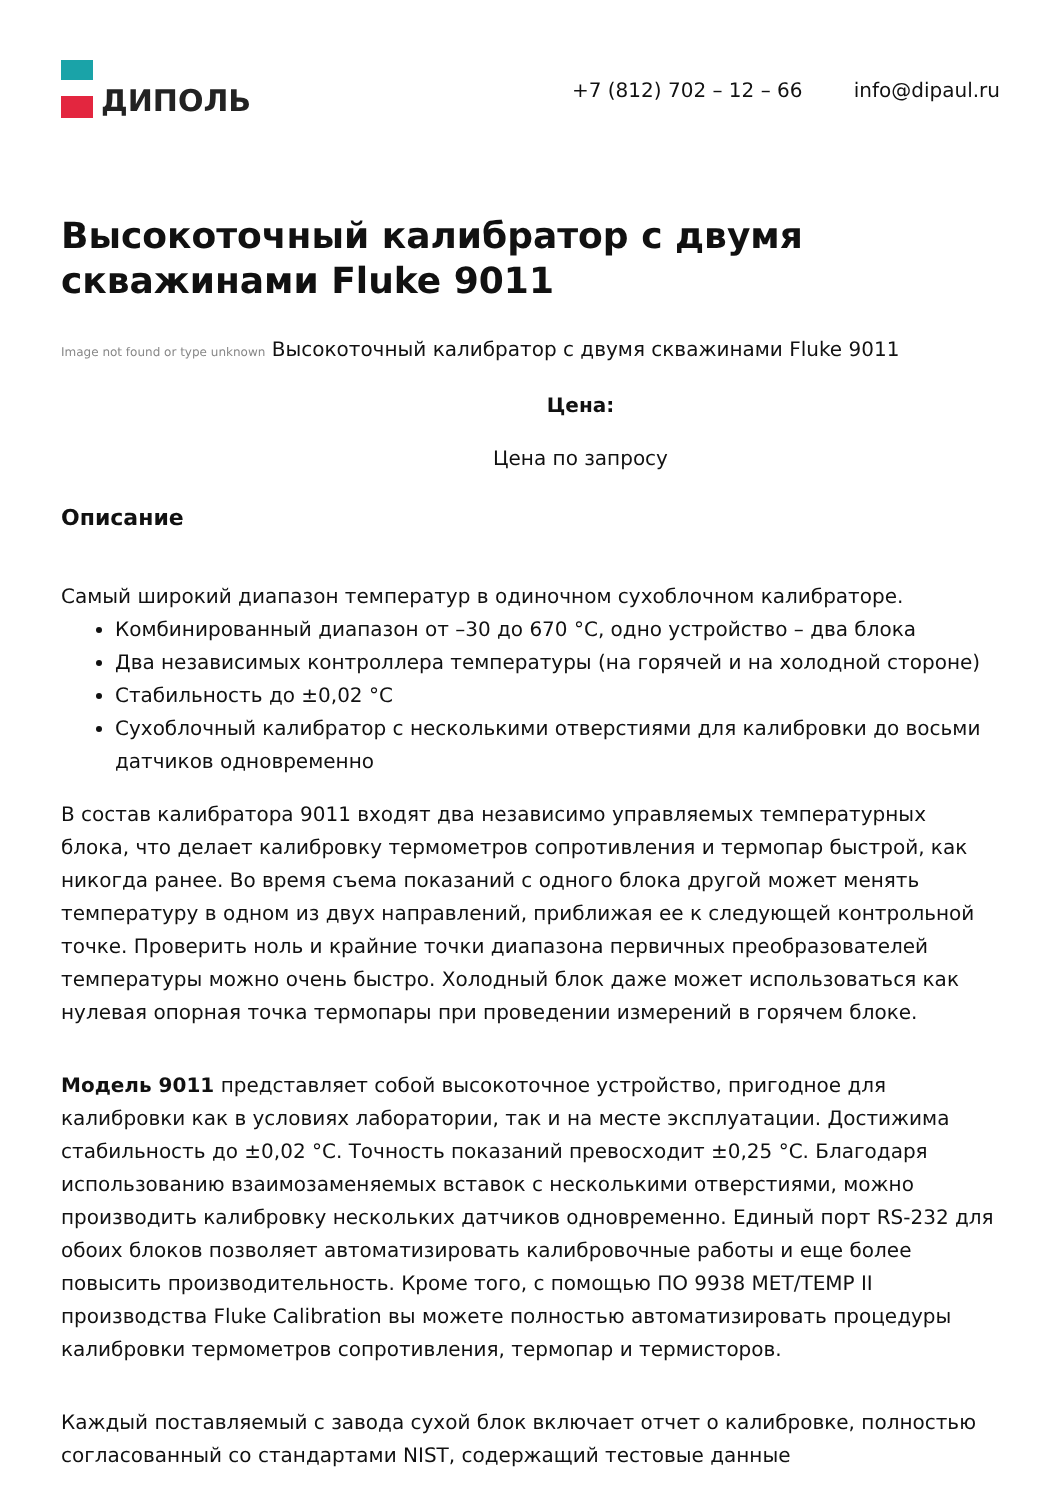ДИПОЛЬ
+7 (812) 702 – 12 – 66 info@dipaul.ru
Высокоточный калибратор с двумя скважинами Fluke 9011
Image not found or type unknown Высокоточный калибратор с двумя скважинами Fluke 9011
Цена:
Цена по запросу
Описание
Самый широкий диапазон температур в одиночном сухоблочном калибраторе.
Комбинированный диапазон от –30 до 670 °C, одно устройство – два блока
Два независимых контроллера температуры (на горячей и на холодной стороне)
Стабильность до ±0,02 °C
Сухоблочный калибратор с несколькими отверстиями для калибровки до восьми датчиков одновременно
В состав калибратора 9011 входят два независимо управляемых температурных блока, что делает калибровку термометров сопротивления и термопар быстрой, как никогда ранее. Во время съема показаний с одного блока другой может менять температуру в одном из двух направлений, приближая ее к следующей контрольной точке. Проверить ноль и крайние точки диапазона первичных преобразователей температуры можно очень быстро. Холодный блок даже может использоваться как нулевая опорная точка термопары при проведении измерений в горячем блоке.
Модель 9011 представляет собой высокоточное устройство, пригодное для калибровки как в условиях лаборатории, так и на месте эксплуатации. Достижима стабильность до ±0,02 °C. Точность показаний превосходит ±0,25 °C. Благодаря использованию взаимозаменяемых вставок с несколькими отверстиями, можно производить калибровку нескольких датчиков одновременно. Единый порт RS-232 для обоих блоков позволяет автоматизировать калибровочные работы и еще более повысить производительность. Кроме того, с помощью ПО 9938 MET/TEMP II производства Fluke Calibration вы можете полностью автоматизировать процедуры калибровки термометров сопротивления, термопар и термисторов.
Каждый поставляемый с завода сухой блок включает отчет о калибровке, полностью согласованный со стандартами NIST, содержащий тестовые данные